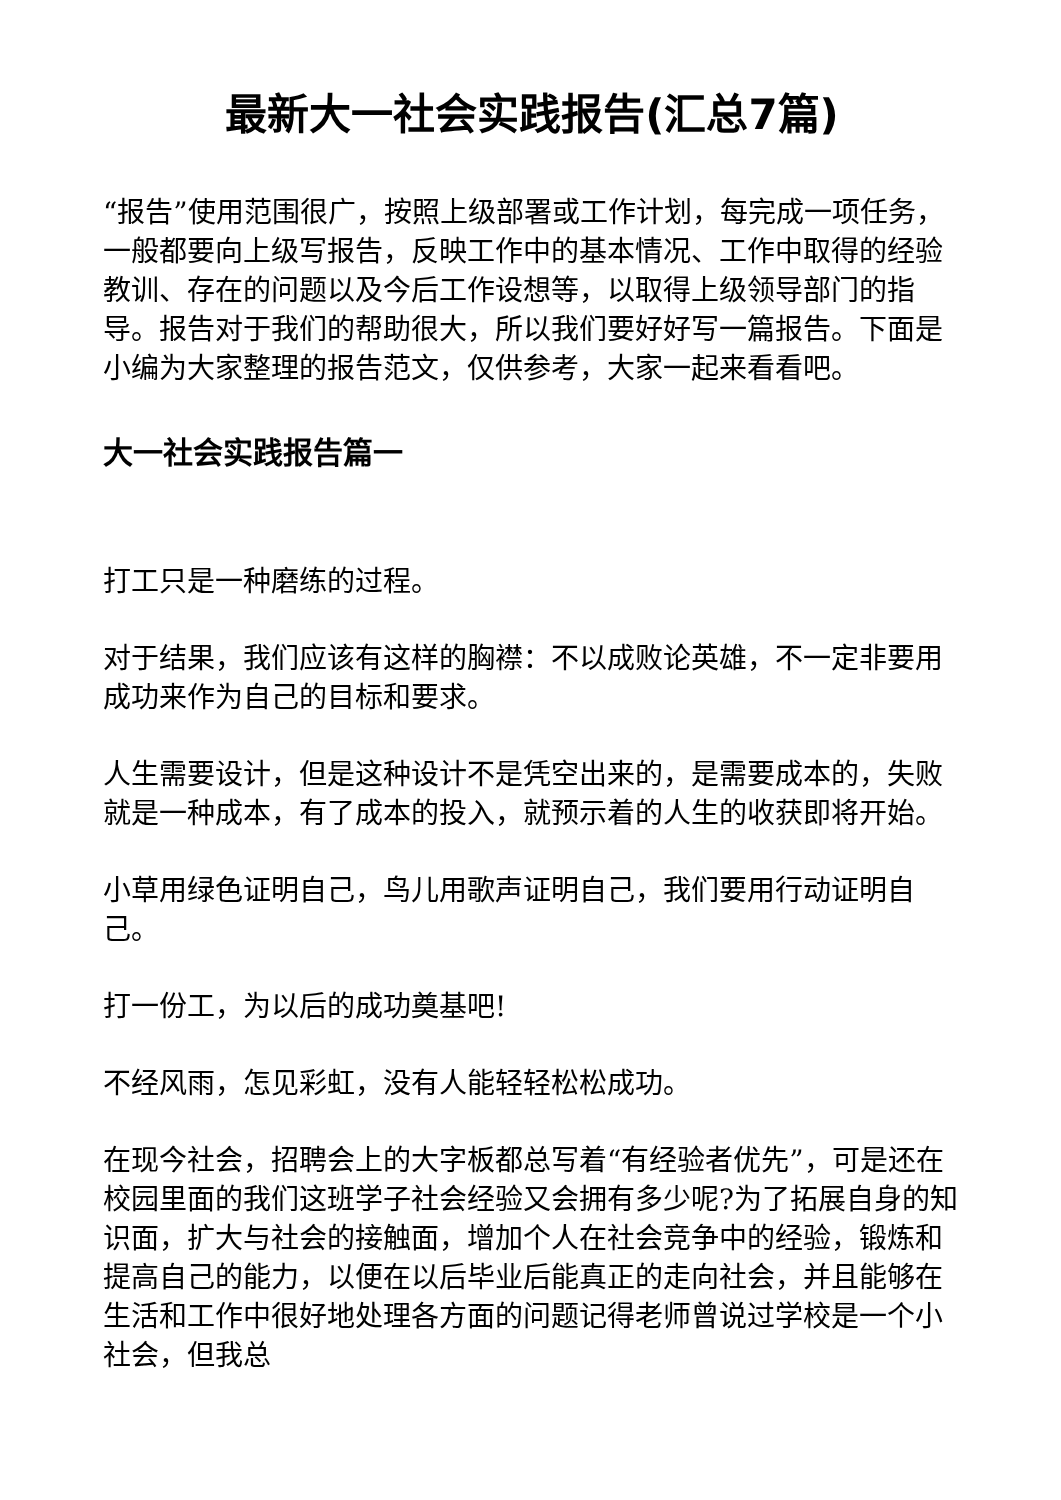最新大一社会实践报告(汇总7篇)
“报告”使用范围很广，按照上级部署或工作计划，每完成一项任务，一般都要向上级写报告，反映工作中的基本情况、工作中取得的经验教训、存在的问题以及今后工作设想等，以取得上级领导部门的指导。报告对于我们的帮助很大，所以我们要好好写一篇报告。下面是小编为大家整理的报告范文，仅供参考，大家一起来看看吧。
大一社会实践报告篇一
打工只是一种磨练的过程。
对于结果，我们应该有这样的胸襟：不以成败论英雄，不一定非要用成功来作为自己的目标和要求。
人生需要设计，但是这种设计不是凭空出来的，是需要成本的，失败就是一种成本，有了成本的投入，就预示着的人生的收获即将开始。
小草用绿色证明自己，鸟儿用歌声证明自己，我们要用行动证明自己。
打一份工，为以后的成功奠基吧!
不经风雨，怎见彩虹，没有人能轻轻松松成功。
在现今社会，招聘会上的大字板都总写着“有经验者优先”，可是还在校园里面的我们这班学子社会经验又会拥有多少呢?为了拓展自身的知识面，扩大与社会的接触面，增加个人在社会竞争中的经验，锻炼和提高自己的能力，以便在以后毕业后能真正的走向社会，并且能够在生活和工作中很好地处理各方面的问题记得老师曾说过学校是一个小社会，但我总